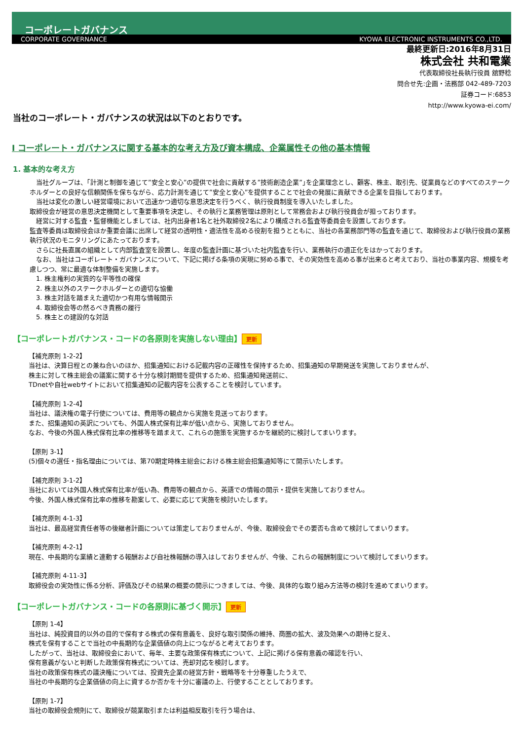コーポレートガバナンス
CORPORATE GOVERNANCE KYOWA ELECTRONIC INSTRUMENTS CO.,LTD.
最終更新日:2016年8月31日
株式会社 共和電業
代表取締役社長執行役員 舘野稔
問合せ先:企画・法務部 042-489-7203
証券コード:6853
http://www.kyowa-ei.com/
当社のコーポレート・ガバナンスの状況は以下のとおりです。
Ⅰ コーポレート・ガバナンスに関する基本的な考え方及び資本構成、企業属性その他の基本情報
1. 基本的な考え方
　当社グループは、｢計測と制御を通じて”安全と安心”の提供で社会に貢献する”技術創造企業”｣を企業理念とし、顧客、株主、取引先、従業員などのすべてのステークホルダーとの良好な信頼関係を保ちながら、応力計測を通じて”安全と安心”を提供することで社会の発展に貢献できる企業を目指しております。
　当社は変化の激しい経営環境において迅速かつ適切な意思決定を行うべく、執行役員制度を導入いたしました。
取締役会が経営の意思決定機関として重要事項を決定し、その執行と業務管理は原則として常務会および執行役員会が担っております。
　経営に対する監査・監督機能としましては、社内出身者1名と社外取締役2名により構成される監査等委員会を設置しております。
監査等委員は取締役会ほか重要会議に出席して経営の透明性・適法性を高める役割を担うとともに、当社の各業務部門等の監査を通じて、取締役および執行役員の業務執行状況のモニタリングにあたっております。
　さらに社長直属の組織として内部監査室を設置し、年度の監査計画に基づいた社内監査を行い、業務執行の適正化をはかっております。
　なお、当社はコーポレート・ガバナンスについて、下記に掲げる条項の実現に努める事で、その実効性を高める事が出来ると考えており、当社の事業内容、規模を考慮しつつ、常に最適な体制整備を実施します。
　1. 株主権利の実質的な平等性の確保
　2. 株主以外のステークホルダーとの適切な協働
　3. 株主対話を踏まえた適切かつ有用な情報開示
　4. 取締役会等の然るべき責務の履行
　5. 株主との建設的な対話
【コーポレートガバナンス・コードの各原則を実施しない理由】 更新
【補充原則 1-2-2】
当社は、決算日程との兼ね合いのほか、招集通知における記載内容の正確性を保持するため、招集通知の早期発送を実施しておりませんが、
株主に対して株主総会の議案に関する十分な検討期間を提供するため、招集通知発送前に、
TDnetや自社webサイトにおいて招集通知の記載内容を公表することを検討しています。
【補充原則 1-2-4】
当社は、議決権の電子行使については、費用等の観点から実施を見送っております。
また、招集通知の英訳についても、外国人株式保有比率が低い点から、実施しておりません。
なお、今後の外国人株式保有比率の推移等を踏まえて、これらの施策を実施するかを継続的に検討してまいります。
【原則 3-1】
(5)個々の選任・指名理由については、第70期定時株主総会における株主総会招集通知等にて開示いたします。
【補充原則 3-1-2】
当社においては外国人株式保有比率が低い為、費用等の観点から、英語での情報の開示・提供を実施しておりません。
今後、外国人株式保有比率の推移を勘案して、必要に応じて実施を検討いたします。
【補充原則 4-1-3】
当社は、最高経営責任者等の後継者計画については策定しておりませんが、今後、取締役会でその要否も含めて検討してまいります。
【補充原則 4-2-1】
現在、中長期的な業績と連動する報酬および自社株報酬の導入はしておりませんが、今後、これらの報酬制度について検討してまいります。
【補充原則 4-11-3】
取締役会の実効性に係る分析、評価及びその結果の概要の開示につきましては、今後、具体的な取り組み方法等の検討を進めてまいります。
【コーポレートガバナンス・コードの各原則に基づく開示】 更新
【原則 1-4】
当社は、純投資目的以外の目的で保有する株式の保有意義を、良好な取引関係の維持、商圏の拡大、波及効果への期待と捉え、
株式を保有することで当社の中長期的な企業価値の向上につながると考えております。
したがって、当社は、取締役会において、毎年、主要な政策保有株式について、上記に掲げる保有意義の確認を行い、
保有意義がないと判断した政策保有株式については、売却対応を検討します。
当社の政策保有株式の議決権については、投資先企業の経営方針・戦略等を十分尊重したうえで、
当社の中長期的な企業価値の向上に資するか否かを十分に審議の上、行使することとしております。
【原則 1-7】
当社の取締役会規則にて、取締役が競業取引または利益相反取引を行う場合は、